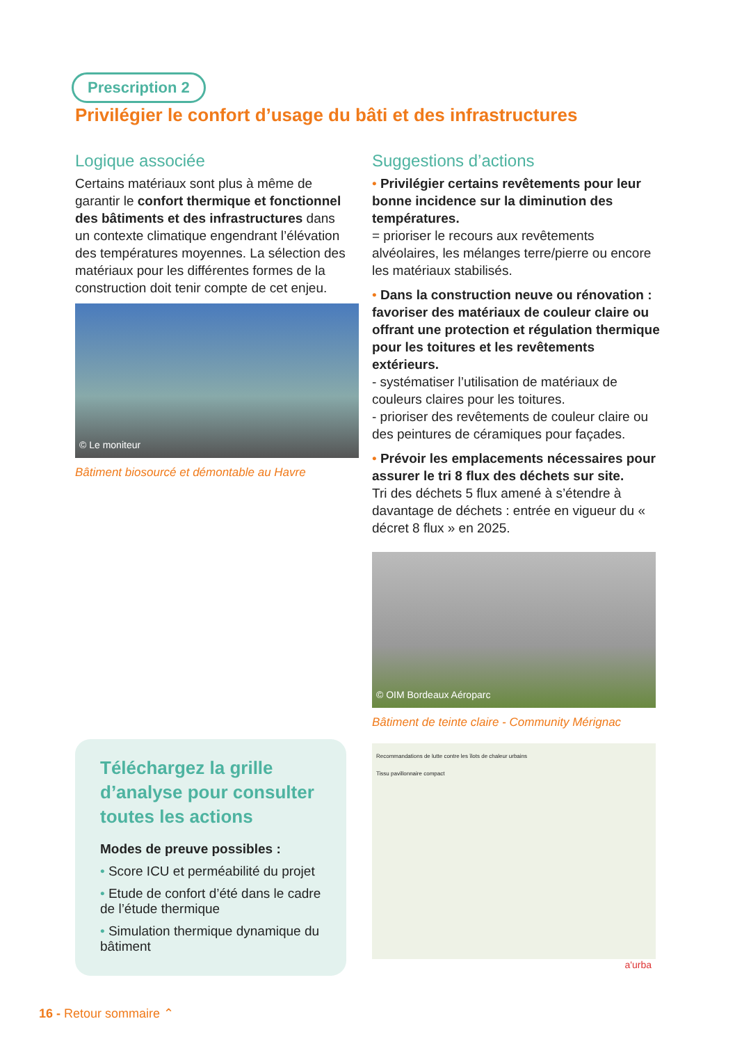Prescription 2
Privilégier le confort d’usage du bâti et des infrastructures
Logique associée
Certains matériaux sont plus à même de garantir le confort thermique et fonctionnel des bâtiments et des infrastructures dans un contexte climatique engendrant l’élévation des températures moyennes. La sélection des matériaux pour les différentes formes de la construction doit tenir compte de cet enjeu.
© Le moniteur
Bâtiment biosourcé et démontable au Havre
Suggestions d’actions
• Privilégier certains revêtements pour leur bonne incidence sur la diminution des températures.
= prioriser le recours aux revêtements alvéolaires, les mélanges terre/pierre ou encore les matériaux stabilisés.
• Dans la construction neuve ou rénovation : favoriser des matériaux de couleur claire ou offrant une protection et régulation thermique pour les toitures et les revêtements extérieurs.
- systématiser l’utilisation de matériaux de couleurs claires pour les toitures.
- prioriser des revêtements de couleur claire ou des peintures de céramiques pour façades.
• Prévoir les emplacements nécessaires pour assurer le tri 8 flux des déchets sur site.
Tri des déchets 5 flux amené à s’étendre à davantage de déchets : entrée en vigueur du « décret 8 flux » en 2025.
© OIM Bordeaux Aéroparc
Bâtiment de teinte claire - Community Mérignac
Recommandations de lutte contre les îlots de chaleur urbains
Tissu pavillonnaire compact
a'urba
Téléchargez la grille d’analyse pour consulter toutes les actions
Modes de preuve possibles :
• Score ICU et perméabilité du projet
• Etude de confort d’été dans le cadre de l’étude thermique
• Simulation thermique dynamique du bâtiment
16 - Retour sommaire ⌃